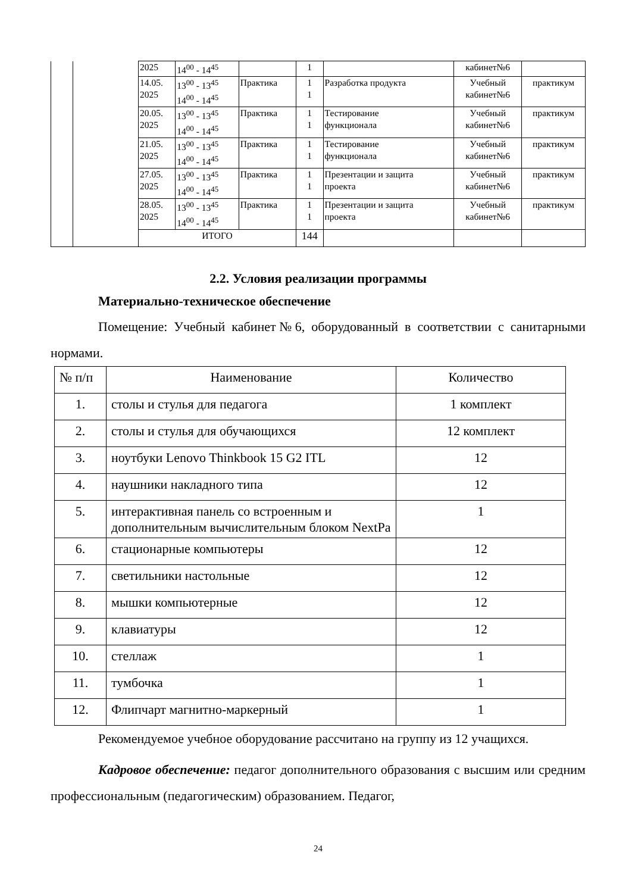| | | 2025 | 14<sup>00</sup> - 14<sup>45</sup> | | 1 | | кабинет№6 | |
| | | 14.05. 2025 | 13<sup>00</sup> - 13<sup>45</sup> 14<sup>00</sup> - 14<sup>45</sup> | Практика | 1 1 | Разработка продукта | Учебный кабинет№6 | практикум |
| | | 20.05. 2025 | 13<sup>00</sup> - 13<sup>45</sup> 14<sup>00</sup> - 14<sup>45</sup> | Практика | 1 1 | Тестирование функционала | Учебный кабинет№6 | практикум |
| | | 21.05. 2025 | 13<sup>00</sup> - 13<sup>45</sup> 14<sup>00</sup> - 14<sup>45</sup> | Практика | 1 1 | Тестирование функционала | Учебный кабинет№6 | практикум |
| | | 27.05. 2025 | 13<sup>00</sup> - 13<sup>45</sup> 14<sup>00</sup> - 14<sup>45</sup> | Практика | 1 1 | Презентации и защита проекта | Учебный кабинет№6 | практикум |
| | | 28.05. 2025 | 13<sup>00</sup> - 13<sup>45</sup> 14<sup>00</sup> - 14<sup>45</sup> | Практика | 1 1 | Презентации и защита проекта | Учебный кабинет№6 | практикум |
| | | ИТОГО | | | 144 | | | |
2.2. Условия реализации программы
Материально-техническое обеспечение
Помещение: Учебный кабинет№6, оборудованный в соответствии с санитарными нормами.
| № п/п | Наименование | Количество |
| 1. | столы и стулья для педагога | 1 комплект |
| 2. | столы и стулья для обучающихся | 12 комплект |
| 3. | ноутбуки Lenovo Thinkbook 15 G2 ITL | 12 |
| 4. | наушники накладного типа | 12 |
| 5. | интерактивная панель со встроенным и дополнительным вычислительным блоком NextPa | 1 |
| 6. | стационарные компьютеры | 12 |
| 7. | светильники настольные | 12 |
| 8. | мышки компьютерные | 12 |
| 9. | клавиатуры | 12 |
| 10. | стеллаж | 1 |
| 11. | тумбочка | 1 |
| 12. | Флипчарт магнитно-маркерный | 1 |
Рекомендуемое учебное оборудование рассчитано на группу из 12 учащихся.
Кадровое обеспечение: педагог дополнительного образования с высшим или средним профессиональным (педагогическим) образованием. Педагог,
24